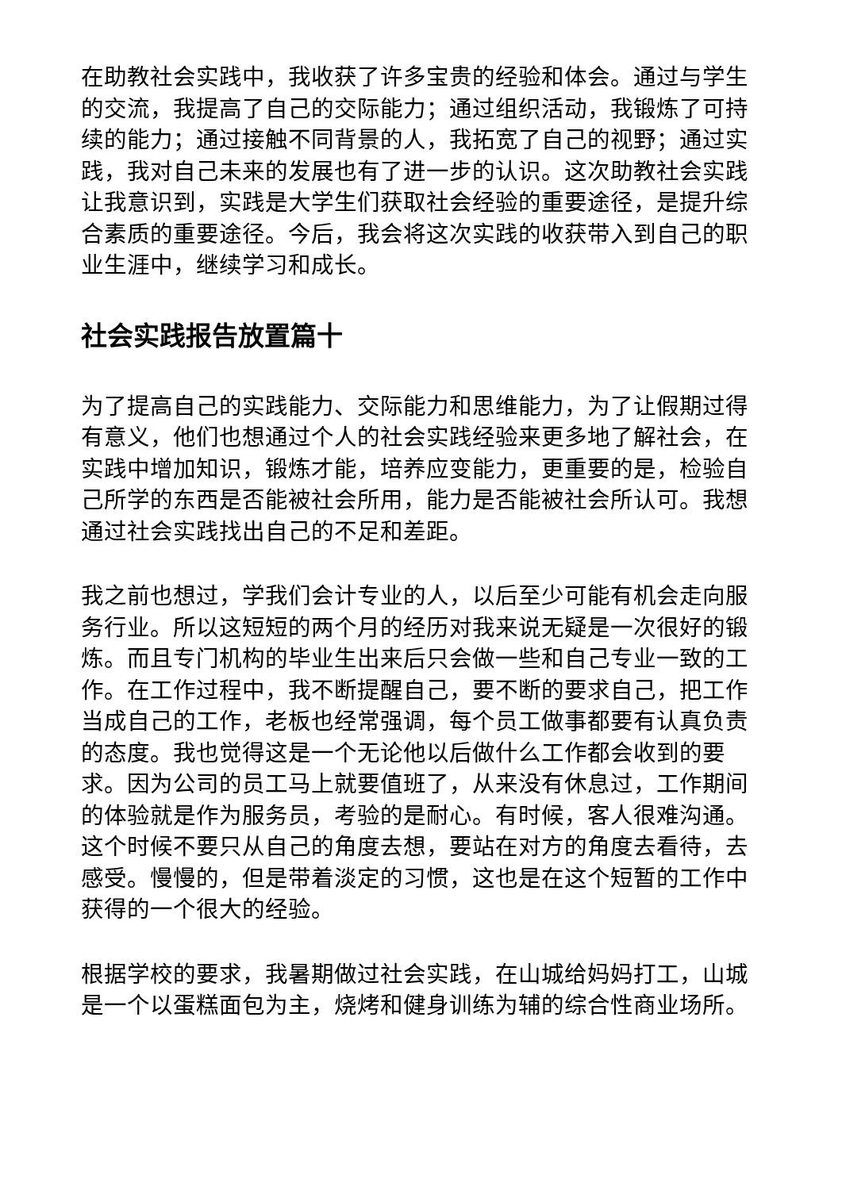在助教社会实践中，我收获了许多宝贵的经验和体会。通过与学生的交流，我提高了自己的交际能力；通过组织活动，我锻炼了可持续的能力；通过接触不同背景的人，我拓宽了自己的视野；通过实践，我对自己未来的发展也有了进一步的认识。这次助教社会实践让我意识到，实践是大学生们获取社会经验的重要途径，是提升综合素质的重要途径。今后，我会将这次实践的收获带入到自己的职业生涯中，继续学习和成长。
社会实践报告放置篇十
为了提高自己的实践能力、交际能力和思维能力，为了让假期过得有意义，他们也想通过个人的社会实践经验来更多地了解社会，在实践中增加知识，锻炼才能，培养应变能力，更重要的是，检验自己所学的东西是否能被社会所用，能力是否能被社会所认可。我想通过社会实践找出自己的不足和差距。
我之前也想过，学我们会计专业的人，以后至少可能有机会走向服务行业。所以这短短的两个月的经历对我来说无疑是一次很好的锻炼。而且专门机构的毕业生出来后只会做一些和自己专业一致的工作。在工作过程中，我不断提醒自己，要不断的要求自己，把工作当成自己的工作，老板也经常强调，每个员工做事都要有认真负责的态度。我也觉得这是一个无论他以后做什么工作都会收到的要求。因为公司的员工马上就要值班了，从来没有休息过，工作期间的体验就是作为服务员，考验的是耐心。有时候，客人很难沟通。这个时候不要只从自己的角度去想，要站在对方的角度去看待，去感受。慢慢的，但是带着淡定的习惯，这也是在这个短暂的工作中获得的一个很大的经验。
根据学校的要求，我暑期做过社会实践，在山城给妈妈打工，山城是一个以蛋糕面包为主，烧烤和健身训练为辅的综合性商业场所。